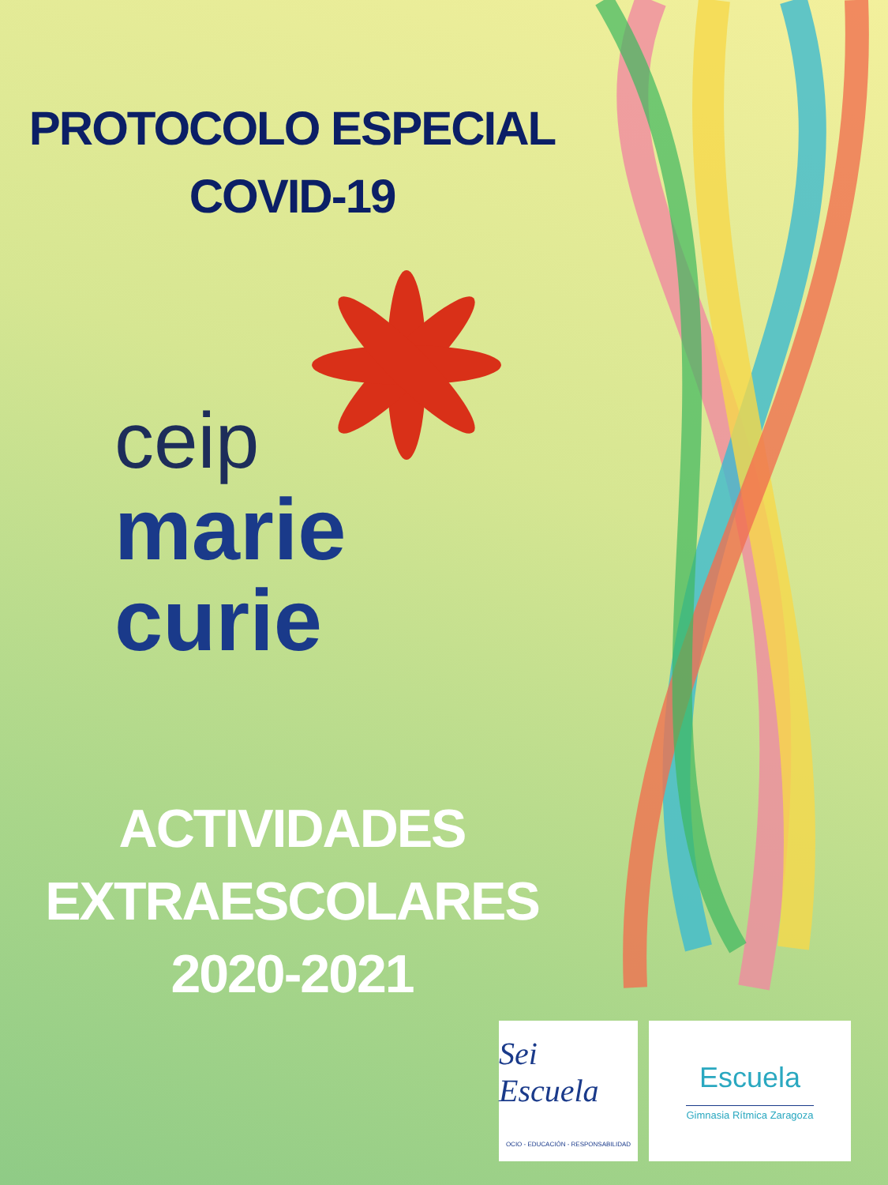PROTOCOLO ESPECIAL
COVID-19
ceip
marie
curie
ACTIVIDADES
EXTRAESCOLARES
2020-2021
Sei Escuela
OCIO - EDUCACIÓN - RESPONSABILIDAD
Escuela
Gimnasia Rítmica Zaragoza